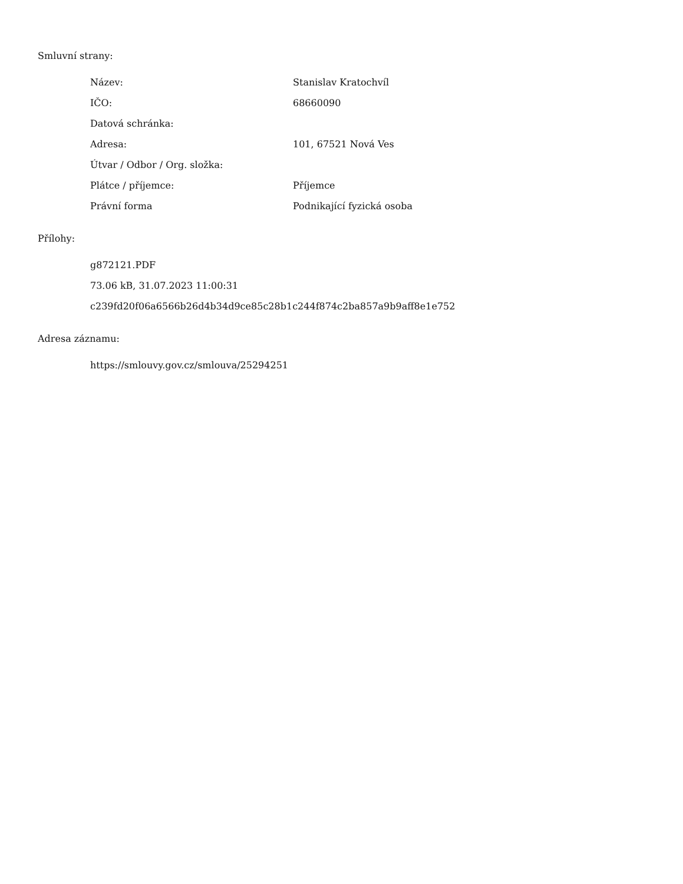Smluvní strany:
| Název: | Stanislav Kratochvíl |
| IČO: | 68660090 |
| Datová schránka: | |
| Adresa: | 101, 67521 Nová Ves |
| Útvar / Odbor / Org. složka: | |
| Plátce / příjemce: | Příjemce |
| Právní forma | Podnikající fyzická osoba |
Přílohy:
g872121.PDF
73.06 kB, 31.07.2023 11:00:31
c239fd20f06a6566b26d4b34d9ce85c28b1c244f874c2ba857a9b9aff8e1e752
Adresa záznamu:
https://smlouvy.gov.cz/smlouva/25294251